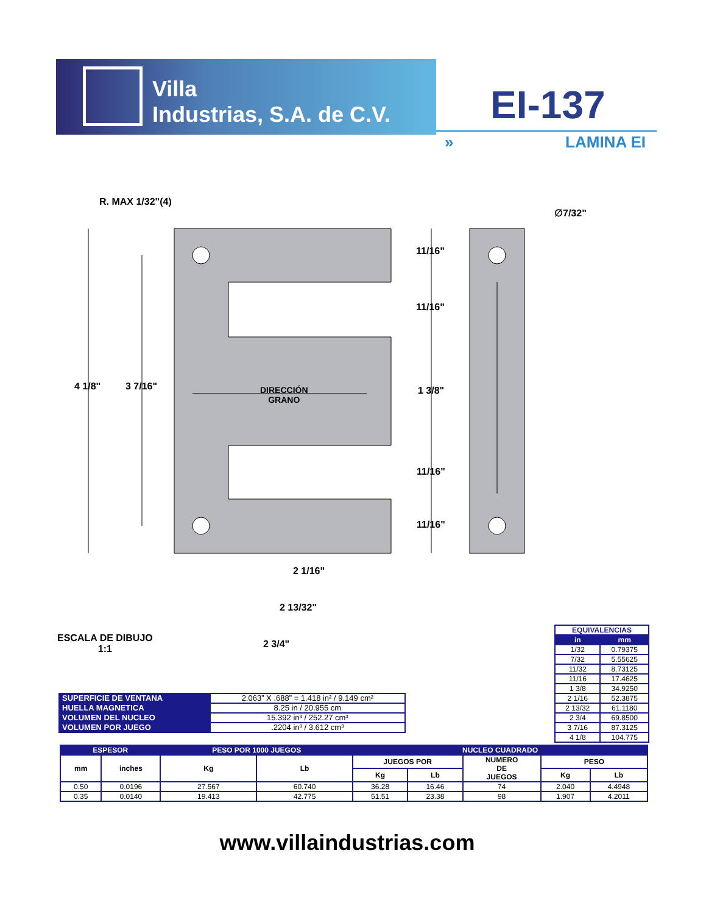Villa
Industrias, S.A. de C.V.
EI-137
» LAMINA EI
R. MAX 1/32"(4)
∅7/32"
11/16"
11/16"
4 1/8" 3 7/16"
DIRECCIÓN
GRANO
1 3/8"
11/16"
11/16"
2 1/16"
2 13/32"
2 3/4"
ESCALA DE DIBUJO
1:1
| EQUIVALENCIAS | |
| in | mm |
| 1/32 | 0.79375 |
| 7/32 | 5.55625 |
| 11/32 | 8.73125 |
| 11/16 | 17.4625 |
| 1 3/8 | 34.9250 |
| 2 1/16 | 52.3875 |
| 2 13/32 | 61.1180 |
| 2 3/4 | 69.8500 |
| 3 7/16 | 87.3125 |
| 4 1/8 | 104.775 |
| SUPERFICIE DE VENTANA | 2.063” X .688” = 1.418 in² / 9.149 cm² |
| HUELLA MAGNETICA | 8.25 in / 20.955 cm |
| VOLUMEN DEL NUCLEO | 15.392 in³ / 252.27 cm³ |
| VOLUMEN POR JUEGO | .2204 in³ / 3.612 cm³ |
| ESPESOR | | PESO POR 1000 JUEGOS | | NUCLEO CUADRADO | | | | |
| --- | --- | --- | --- | --- | --- | --- | --- | --- |
| mm | inches | Kg | Lb | JUEGOS POR | | NUMERO DE JUEGOS | PESO | |
| | | | | Kg | Lb | | Kg | Lb |
| 0.50 | 0.0196 | 27.567 | 60.740 | 36.28 | 16.46 | 74 | 2.040 | 4.4948 |
| 0.35 | 0.0140 | 19.413 | 42.775 | 51.51 | 23.38 | 98 | 1.907 | 4.2011 |
www.villaindustrias.com